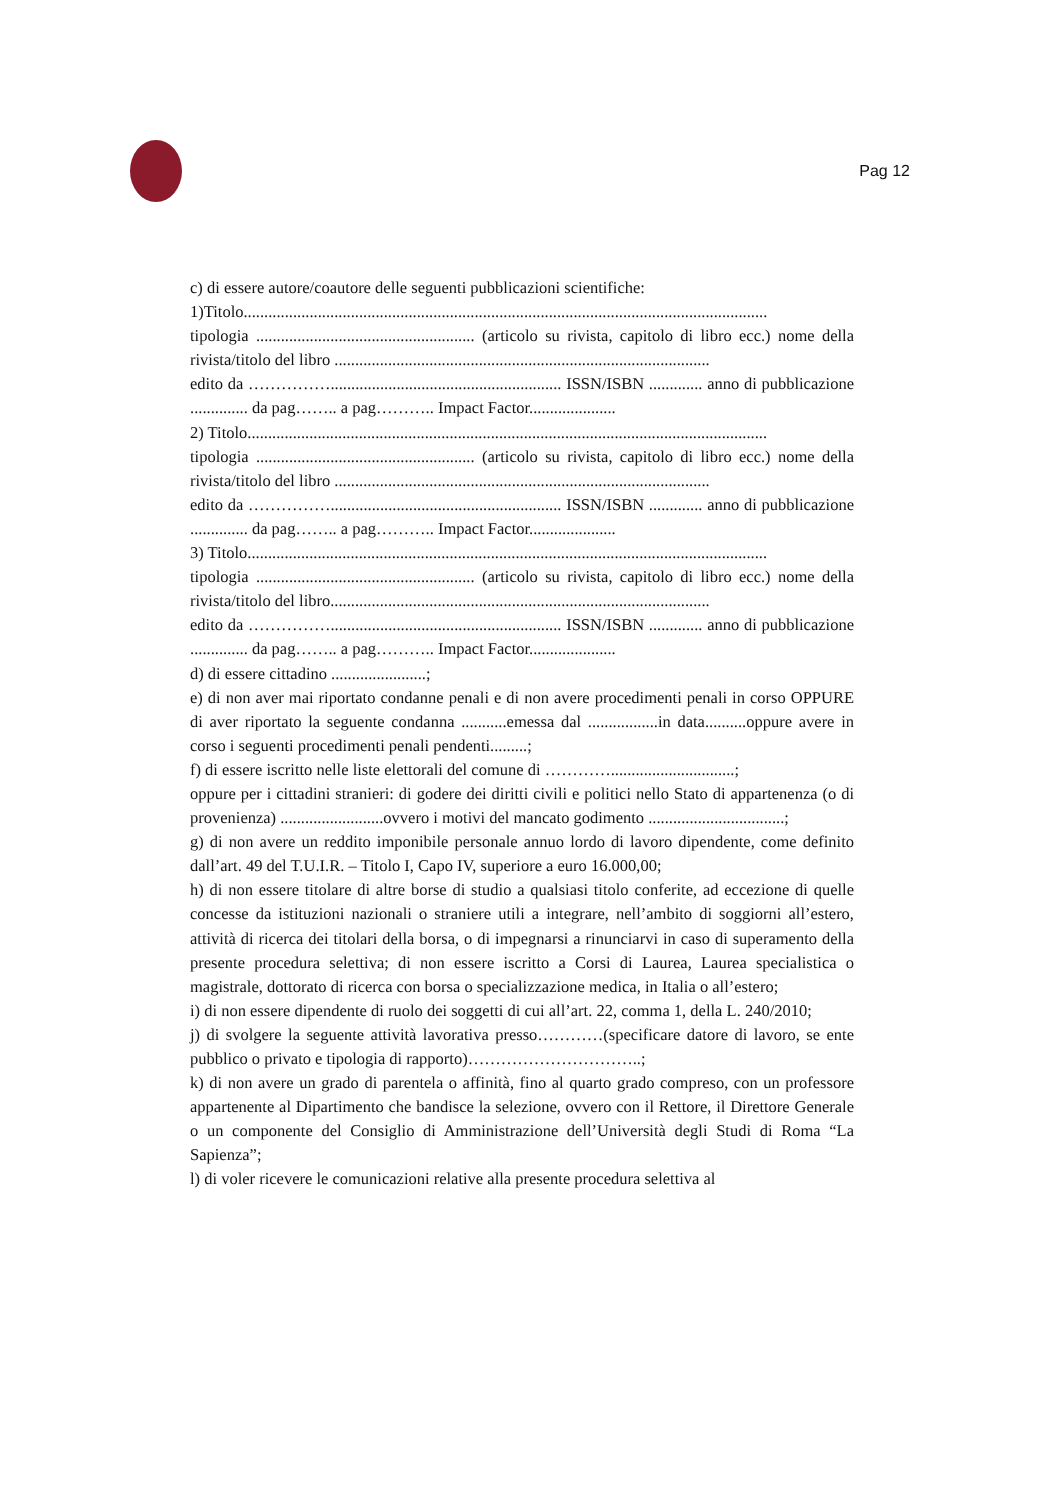Pag 12
c) di essere autore/coautore delle seguenti pubblicazioni scientifiche:
1)Titolo...............................................................................................................................
tipologia ..................................................... (articolo su rivista, capitolo di libro ecc.) nome della rivista/titolo del libro ...........................................................................................
edito da ……………........................................................ ISSN/ISBN ............. anno di pubblicazione .............. da pag…….. a pag……….. Impact Factor.....................
2) Titolo..............................................................................................................................
tipologia ..................................................... (articolo su rivista, capitolo di libro ecc.) nome della rivista/titolo del libro ...........................................................................................
edito da ……………........................................................ ISSN/ISBN ............. anno di pubblicazione .............. da pag…….. a pag……….. Impact Factor.....................
3) Titolo..............................................................................................................................
tipologia ..................................................... (articolo su rivista, capitolo di libro ecc.) nome della rivista/titolo del libro............................................................................................
edito da ……………........................................................ ISSN/ISBN ............. anno di pubblicazione .............. da pag…….. a pag……….. Impact Factor.....................
d) di essere cittadino .......................;
e) di non aver mai riportato condanne penali e di non avere procedimenti penali in corso OPPURE di aver riportato la seguente condanna ...........emessa dal .................in data..........oppure avere in corso i seguenti procedimenti penali pendenti.........;
f) di essere iscritto nelle liste elettorali del comune di …………..............................;
oppure per i cittadini stranieri: di godere dei diritti civili e politici nello Stato di appartenenza (o di provenienza) .........................ovvero i motivi del mancato godimento .................................;
g) di non avere un reddito imponibile personale annuo lordo di lavoro dipendente, come definito dall’art. 49 del T.U.I.R. – Titolo I, Capo IV, superiore a euro 16.000,00;
h) di non essere titolare di altre borse di studio a qualsiasi titolo conferite, ad eccezione di quelle concesse da istituzioni nazionali o straniere utili a integrare, nell’ambito di soggiorni all’estero, attività di ricerca dei titolari della borsa, o di impegnarsi a rinunciarvi in caso di superamento della presente procedura selettiva; di non essere iscritto a Corsi di Laurea, Laurea specialistica o magistrale, dottorato di ricerca con borsa o specializzazione medica, in Italia o all’estero;
i) di non essere dipendente di ruolo dei soggetti di cui all’art. 22, comma 1, della L. 240/2010;
j) di svolgere la seguente attività lavorativa presso…………(specificare datore di lavoro, se ente pubblico o privato e tipologia di rapporto)…………………………..;
k) di non avere un grado di parentela o affinità, fino al quarto grado compreso, con un professore appartenente al Dipartimento che bandisce la selezione, ovvero con il Rettore, il Direttore Generale o un componente del Consiglio di Amministrazione dell’Università degli Studi di Roma “La Sapienza”;
l) di voler ricevere le comunicazioni relative alla presente procedura selettiva al